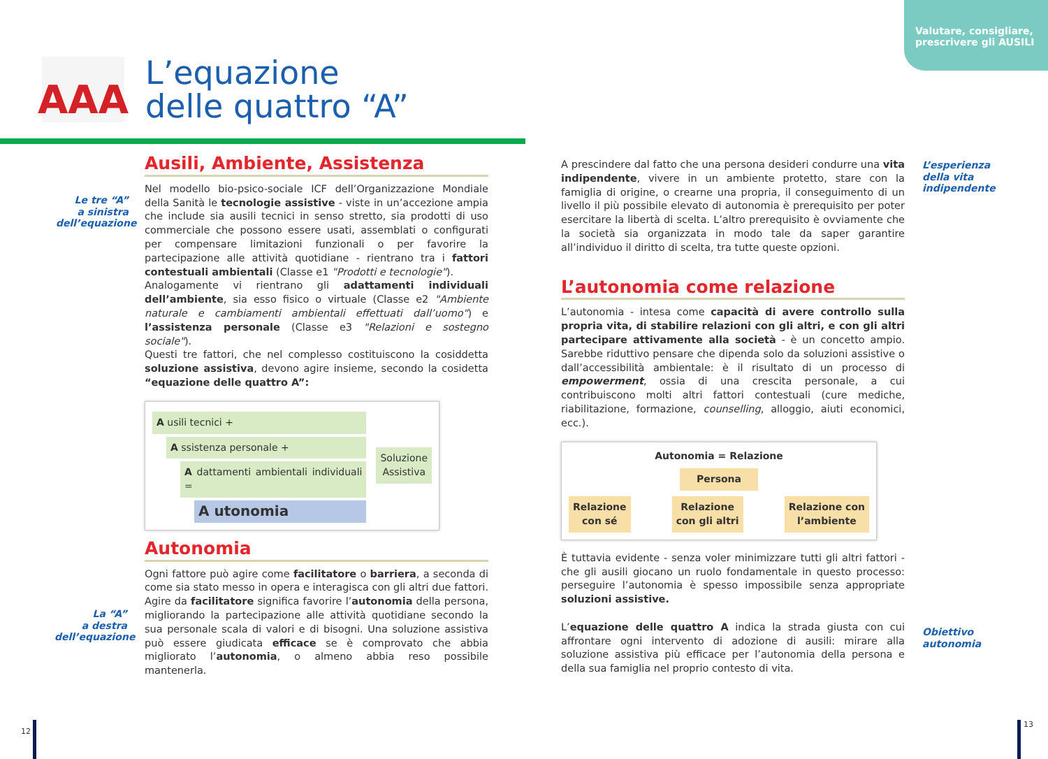Valutare, consigliare,
prescrivere gli AUSILI
AAA
L’equazione
delle quattro “A”
Le tre “A”
a sinistra
dell’equazione
La “A”
a destra
dell’equazione
Ausili, Ambiente, Assistenza
Nel modello bio-psico-sociale ICF dell’Organizzazione Mondiale della Sanità le tecnologie assistive - viste in un’accezione ampia che include sia ausili tecnici in senso stretto, sia prodotti di uso commerciale che possono essere usati, assemblati o configurati per compensare limitazioni funzionali o per favorire la partecipazione alle attività quotidiane - rientrano tra i fattori contestuali ambientali (Classe e1 "Prodotti e tecnologie").
Analogamente vi rientrano gli adattamenti individuali dell’ambiente, sia esso fisico o virtuale (Classe e2 "Ambiente naturale e cambiamenti ambientali effettuati dall’uomo") e l’assistenza personale (Classe e3 "Relazioni e sostegno sociale").
Questi tre fattori, che nel complesso costituiscono la cosiddetta soluzione assistiva, devono agire insieme, secondo la cosidetta “equazione delle quattro A”:
A usili tecnici +
A ssistenza personale +
A dattamenti ambientali individuali =
A utonomia
Soluzione
Assistiva
Autonomia
Ogni fattore può agire come facilitatore o barriera, a seconda di come sia stato messo in opera e interagisca con gli altri due fattori. Agire da facilitatore significa favorire l’autonomia della persona, migliorando la partecipazione alle attività quotidiane secondo la sua personale scala di valori e di bisogni. Una soluzione assistiva può essere giudicata efficace se è comprovato che abbia migliorato l’autonomia, o almeno abbia reso possibile mantenerla.
A prescindere dal fatto che una persona desideri condurre una vita indipendente, vivere in un ambiente protetto, stare con la famiglia di origine, o crearne una propria, il conseguimento di un livello il più possibile elevato di autonomia è prerequisito per poter esercitare la libertà di scelta. L’altro prerequisito è ovviamente che la società sia organizzata in modo tale da saper garantire all’individuo il diritto di scelta, tra tutte queste opzioni.
L’autonomia come relazione
L’autonomia - intesa come capacità di avere controllo sulla propria vita, di stabilire relazioni con gli altri, e con gli altri partecipare attivamente alla società - è un concetto ampio. Sarebbe riduttivo pensare che dipenda solo da soluzioni assistive o dall’accessibilità ambientale: è il risultato di un processo di empowerment, ossia di una crescita personale, a cui contribuiscono molti altri fattori contestuali (cure mediche, riabilitazione, formazione, counselling, alloggio, aiuti economici, ecc.).
Autonomia = Relazione
Persona
Relazione
con sé
Relazione
con gli altri
Relazione con
l’ambiente
È tuttavia evidente - senza voler minimizzare tutti gli altri fattori - che gli ausili giocano un ruolo fondamentale in questo processo: perseguire l’autonomia è spesso impossibile senza appropriate soluzioni assistive.
L’equazione delle quattro A indica la strada giusta con cui affrontare ogni intervento di adozione di ausili: mirare alla soluzione assistiva più efficace per l’autonomia della persona e della sua famiglia nel proprio contesto di vita.
L’esperienza
della vita
indipendente
Obiettivo
autonomia
12
13